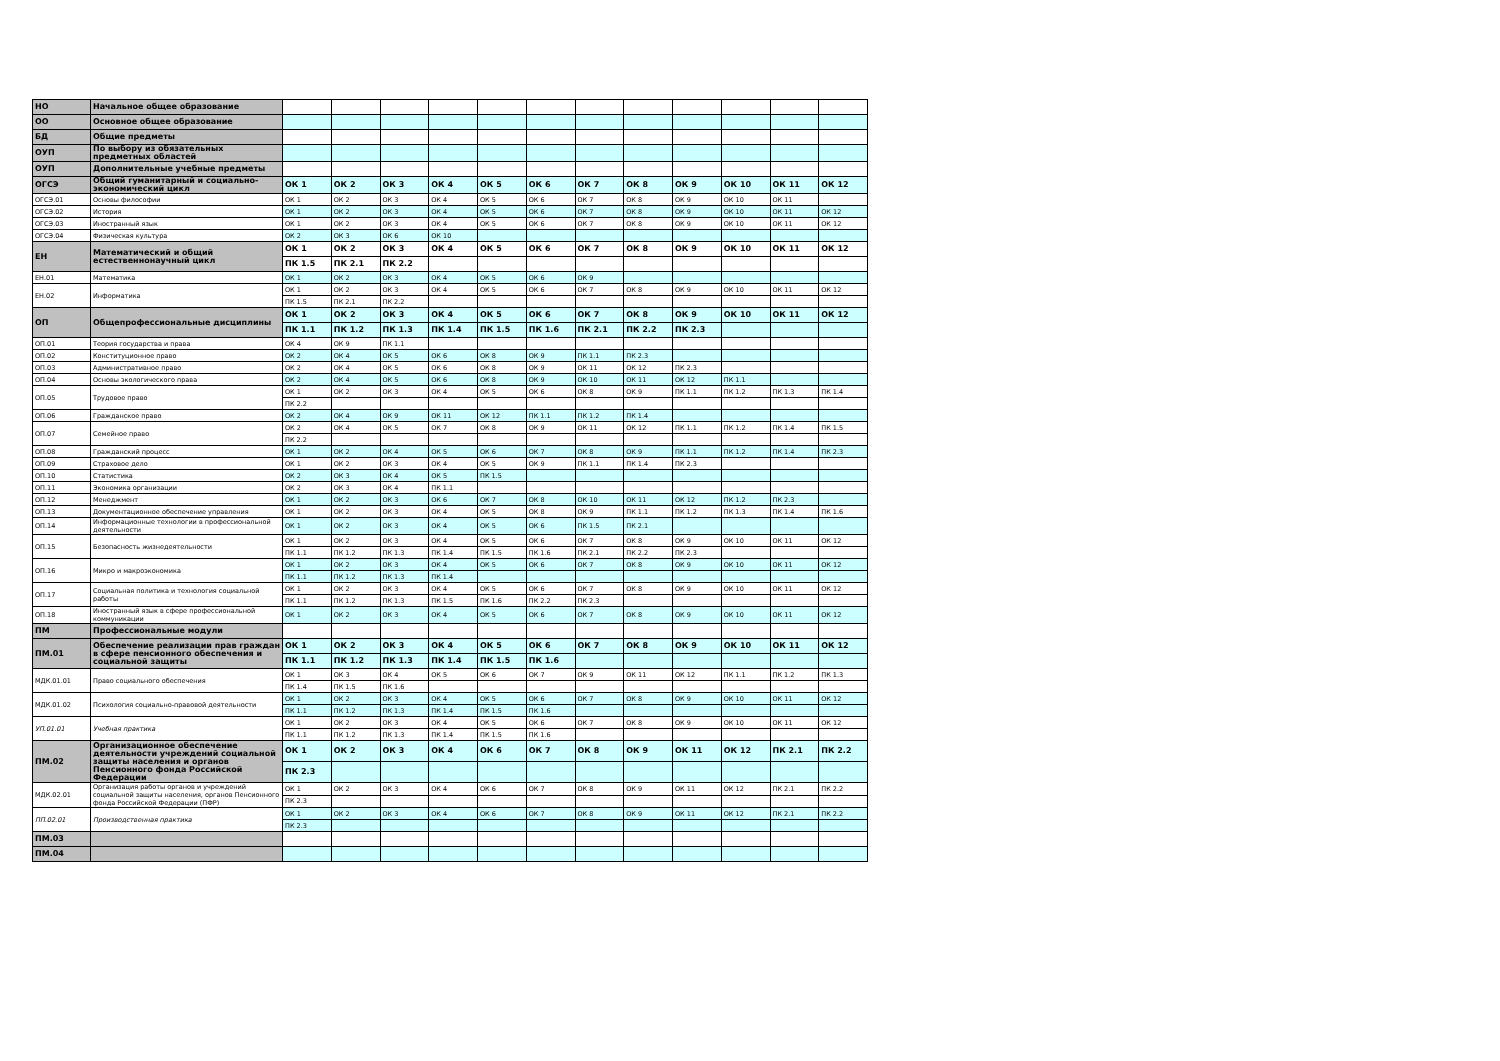| НО | Начальное общее образование | | | | | | | | | | | | |
| ОО | Основное общее образование | | | | | | | | | | | | |
| БД | Общие предметы | | | | | | | | | | | | |
| ОУП | По выбору из обязательных предметных областей | | | | | | | | | | | | |
| ОУП | Дополнительные учебные предметы | | | | | | | | | | | | |
| ОГСЭ | Общий гуманитарный и социально-экономический цикл | ОК 1 | ОК 2 | ОК 3 | ОК 4 | ОК 5 | ОК 6 | ОК 7 | ОК 8 | ОК 9 | ОК 10 | ОК 11 | ОК 12 |
| ОГСЭ.01 | Основы философии | ОК 1 | ОК 2 | ОК 3 | ОК 4 | ОК 5 | ОК 6 | ОК 7 | ОК 8 | ОК 9 | ОК 10 | ОК 11 | |
| ОГСЭ.02 | История | ОК 1 | ОК 2 | ОК 3 | ОК 4 | ОК 5 | ОК 6 | ОК 7 | ОК 8 | ОК 9 | ОК 10 | ОК 11 | ОК 12 |
| ОГСЭ.03 | Иностранный язык | ОК 1 | ОК 2 | ОК 3 | ОК 4 | ОК 5 | ОК 6 | ОК 7 | ОК 8 | ОК 9 | ОК 10 | ОК 11 | ОК 12 |
| ОГСЭ.04 | Физическая культура | ОК 2 | ОК 3 | ОК 6 | ОК 10 | | | | | | | | |
| ЕН | Математический и общий естественнонаучный цикл | ОК 1 | ОК 2 | ОК 3 | ОК 4 | ОК 5 | ОК 6 | ОК 7 | ОК 8 | ОК 9 | ОК 10 | ОК 11 | ОК 12 |
| | | ПК 1.5 | ПК 2.1 | ПК 2.2 | | | | | | | | | |
| ЕН.01 | Математика | ОК 1 | ОК 2 | ОК 3 | ОК 4 | ОК 5 | ОК 6 | ОК 9 | | | | | |
| ЕН.02 | Информатика | ОК 1 | ОК 2 | ОК 3 | ОК 4 | ОК 5 | ОК 6 | ОК 7 | ОК 8 | ОК 9 | ОК 10 | ОК 11 | ОК 12 |
| | | ПК 1.5 | ПК 2.1 | ПК 2.2 | | | | | | | | | |
| ОП | Общепрофессиональные дисциплины | ОК 1 | ОК 2 | ОК 3 | ОК 4 | ОК 5 | ОК 6 | ОК 7 | ОК 8 | ОК 9 | ОК 10 | ОК 11 | ОК 12 |
| | | ПК 1.1 | ПК 1.2 | ПК 1.3 | ПК 1.4 | ПК 1.5 | ПК 1.6 | ПК 2.1 | ПК 2.2 | ПК 2.3 | | | |
| ОП.01 | Теория государства и права | ОК 4 | ОК 9 | ПК 1.1 | | | | | | | | | |
| ОП.02 | Конституционное право | ОК 2 | ОК 4 | ОК 5 | ОК 6 | ОК 8 | ОК 9 | ПК 1.1 | ПК 2.3 | | | | |
| ОП.03 | Административное право | ОК 2 | ОК 4 | ОК 5 | ОК 6 | ОК 8 | ОК 9 | ОК 11 | ОК 12 | ПК 2.3 | | | |
| ОП.04 | Основы экологического права | ОК 2 | ОК 4 | ОК 5 | ОК 6 | ОК 8 | ОК 9 | ОК 10 | ОК 11 | ОК 12 | ПК 1.1 | | |
| ОП.05 | Трудовое право | ОК 1 | ОК 2 | ОК 3 | ОК 4 | ОК 5 | ОК 6 | ОК 8 | ОК 9 | ПК 1.1 | ПК 1.2 | ПК 1.3 | ПК 1.4 |
| | | ПК 2.2 | | | | | | | | | | | |
| ОП.06 | Гражданское право | ОК 2 | ОК 4 | ОК 9 | ОК 11 | ОК 12 | ПК 1.1 | ПК 1.2 | ПК 1.4 | | | | |
| ОП.07 | Семейное право | ОК 2 | ОК 4 | ОК 5 | ОК 7 | ОК 8 | ОК 9 | ОК 11 | ОК 12 | ПК 1.1 | ПК 1.2 | ПК 1.4 | ПК 1.5 |
| | | ПК 2.2 | | | | | | | | | | | |
| ОП.08 | Гражданский процесс | ОК 1 | ОК 2 | ОК 4 | ОК 5 | ОК 6 | ОК 7 | ОК 8 | ОК 9 | ПК 1.1 | ПК 1.2 | ПК 1.4 | ПК 2.3 |
| ОП.09 | Страховое дело | ОК 1 | ОК 2 | ОК 3 | ОК 4 | ОК 5 | ОК 9 | ПК 1.1 | ПК 1.4 | ПК 2.3 | | | |
| ОП.10 | Статистика | ОК 2 | ОК 3 | ОК 4 | ОК 5 | ПК 1.5 | | | | | | | |
| ОП.11 | Экономика организации | ОК 2 | ОК 3 | ОК 4 | ПК 1.1 | | | | | | | | |
| ОП.12 | Менеджмент | ОК 1 | ОК 2 | ОК 3 | ОК 6 | ОК 7 | ОК 8 | ОК 10 | ОК 11 | ОК 12 | ПК 1.2 | ПК 2.3 | |
| ОП.13 | Документационное обеспечение управления | ОК 1 | ОК 2 | ОК 3 | ОК 4 | ОК 5 | ОК 8 | ОК 9 | ПК 1.1 | ПК 1.2 | ПК 1.3 | ПК 1.4 | ПК 1.6 |
| ОП.14 | Информационные технологии в профессиональной деятельности | ОК 1 | ОК 2 | ОК 3 | ОК 4 | ОК 5 | ОК 6 | ПК 1.5 | ПК 2.1 | | | | |
| ОП.15 | Безопасность жизнедеятельности | ОК 1 | ОК 2 | ОК 3 | ОК 4 | ОК 5 | ОК 6 | ОК 7 | ОК 8 | ОК 9 | ОК 10 | ОК 11 | ОК 12 |
| | | ПК 1.1 | ПК 1.2 | ПК 1.3 | ПК 1.4 | ПК 1.5 | ПК 1.6 | ПК 2.1 | ПК 2.2 | ПК 2.3 | | | |
| ОП.16 | Микро и макроэкономика | ОК 1 | ОК 2 | ОК 3 | ОК 4 | ОК 5 | ОК 6 | ОК 7 | ОК 8 | ОК 9 | ОК 10 | ОК 11 | ОК 12 |
| | | ПК 1.1 | ПК 1.2 | ПК 1.3 | ПК 1.4 | | | | | | | | |
| ОП.17 | Социальная политика и технология социальной работы | ОК 1 | ОК 2 | ОК 3 | ОК 4 | ОК 5 | ОК 6 | ОК 7 | ОК 8 | ОК 9 | ОК 10 | ОК 11 | ОК 12 |
| | | ПК 1.1 | ПК 1.2 | ПК 1.3 | ПК 1.5 | ПК 1.6 | ПК 2.2 | ПК 2.3 | | | | | |
| ОП.18 | Иностранный язык в сфере профессиональной коммуникации | ОК 1 | ОК 2 | ОК 3 | ОК 4 | ОК 5 | ОК 6 | ОК 7 | ОК 8 | ОК 9 | ОК 10 | ОК 11 | ОК 12 |
| ПМ | Профессиональные модули | | | | | | | | | | | | |
| ПМ.01 | Обеспечение реализации прав граждан в сфере пенсионного обеспечения и социальной защиты | ОК 1 | ОК 2 | ОК 3 | ОК 4 | ОК 5 | ОК 6 | ОК 7 | ОК 8 | ОК 9 | ОК 10 | ОК 11 | ОК 12 |
| | | ПК 1.1 | ПК 1.2 | ПК 1.3 | ПК 1.4 | ПК 1.5 | ПК 1.6 | | | | | | |
| МДК.01.01 | Право социального обеспечения | ОК 1 | ОК 3 | ОК 4 | ОК 5 | ОК 6 | ОК 7 | ОК 9 | ОК 11 | ОК 12 | ПК 1.1 | ПК 1.2 | ПК 1.3 |
| | | ПК 1.4 | ПК 1.5 | ПК 1.6 | | | | | | | | | |
| МДК.01.02 | Психология социально-правовой деятельности | ОК 1 | ОК 2 | ОК 3 | ОК 4 | ОК 5 | ОК 6 | ОК 7 | ОК 8 | ОК 9 | ОК 10 | ОК 11 | ОК 12 |
| | | ПК 1.1 | ПК 1.2 | ПК 1.3 | ПК 1.4 | ПК 1.5 | ПК 1.6 | | | | | | |
| УП.01.01 | Учебная практика | ОК 1 | ОК 2 | ОК 3 | ОК 4 | ОК 5 | ОК 6 | ОК 7 | ОК 8 | ОК 9 | ОК 10 | ОК 11 | ОК 12 |
| | | ПК 1.1 | ПК 1.2 | ПК 1.3 | ПК 1.4 | ПК 1.5 | ПК 1.6 | | | | | | |
| ПМ.02 | Организационное обеспечение деятельности учреждений социальной защиты населения и органов Пенсионного фонда Российской Федерации | ОК 1 | ОК 2 | ОК 3 | ОК 4 | ОК 6 | ОК 7 | ОК 8 | ОК 9 | ОК 11 | ОК 12 | ПК 2.1 | ПК 2.2 |
| | | ПК 2.3 | | | | | | | | | | | |
| МДК.02.01 | Организация работы органов и учреждений социальной защиты населения, органов Пенсионного фонда Российской Федерации (ПФР) | ОК 1 | ОК 2 | ОК 3 | ОК 4 | ОК 6 | ОК 7 | ОК 8 | ОК 9 | ОК 11 | ОК 12 | ПК 2.1 | ПК 2.2 |
| | | ПК 2.3 | | | | | | | | | | | |
| ПП.02.01 | Производственная практика | ОК 1 | ОК 2 | ОК 3 | ОК 4 | ОК 6 | ОК 7 | ОК 8 | ОК 9 | ОК 11 | ОК 12 | ПК 2.1 | ПК 2.2 |
| | | ПК 2.3 | | | | | | | | | | | |
| ПМ.03 | | | | | | | | | | | | | |
| ПМ.04 | | | | | | | | | | | | | |